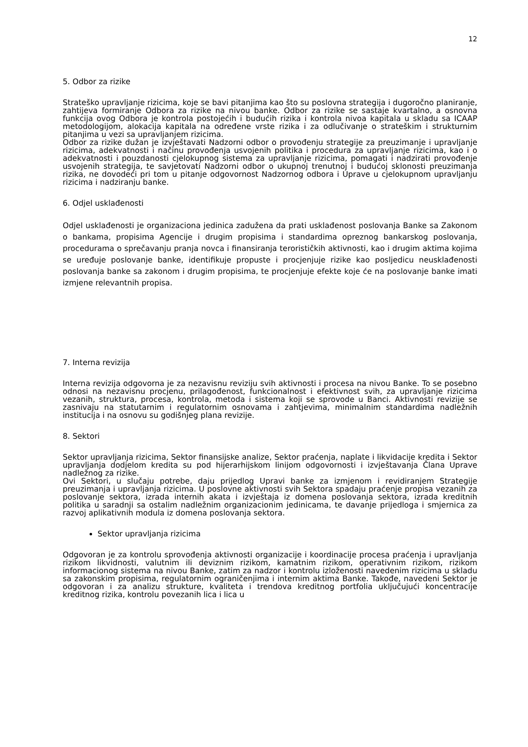12
5. Odbor za rizike
Strateško upravljanje rizicima, koje se bavi pitanjima kao što su poslovna strategija i dugoročno planiranje, zahtijeva formiranje Odbora za rizike na nivou banke. Odbor za rizike se sastaje kvartalno, a osnovna funkcija ovog Odbora je kontrola postojećih i budućih rizika i kontrola nivoa kapitala u skladu sa ICAAP metodologijom, alokacija kapitala na određene vrste rizika i za odlučivanje o strateškim i strukturnim pitanjima u vezi sa upravljanjem rizicima.
Odbor za rizike dužan je izvještavati Nadzorni odbor o provođenju strategije za preuzimanje i upravljanje rizicima, adekvatnosti i načinu provođenja usvojenih politika i procedura za upravljanje rizicima, kao i o adekvatnosti i pouzdanosti cjelokupnog sistema za upravljanje rizicima, pomagati i nadzirati provođenje usvojenih strategija, te savjetovati Nadzorni odbor o ukupnoj trenutnoj i budućoj sklonosti preuzimanja rizika, ne dovodeći pri tom u pitanje odgovornost Nadzornog odbora i Uprave u cjelokupnom upravljanju rizicima i nadziranju banke.
6. Odjel usklađenosti
Odjel usklađenosti je organizaciona jedinica zadužena da prati usklađenost poslovanja Banke sa Zakonom o bankama, propisima Agencije i drugim propisima i standardima opreznog bankarskog poslovanja, procedurama o sprečavanju pranja novca i finansiranja terorističkih aktivnosti, kao i drugim aktima kojima se uređuje poslovanje banke, identifikuje propuste i procjenjuje rizike kao posljedicu neusklađenosti poslovanja banke sa zakonom i drugim propisima, te procjenjuje efekte koje će na poslovanje banke imati izmjene relevantnih propisa.
7. Interna revizija
Interna revizija odgovorna je za nezavisnu reviziju svih aktivnosti i procesa na nivou Banke. To se posebno odnosi na nezavisnu procjenu, prilagođenost, funkcionalnost i efektivnost svih, za upravljanje rizicima vezanih, struktura, procesa, kontrola, metoda i sistema koji se sprovode u Banci. Aktivnosti revizije se zasnivaju na statutarnim i regulatornim osnovama i zahtjevima, minimalnim standardima nadležnih institucija i na osnovu su godišnjeg plana revizije.
8. Sektori
Sektor upravljanja rizicima, Sektor finansijske analize, Sektor praćenja, naplate i likvidacije kredita i Sektor upravljanja dodjelom kredita su pod hijerarhijskom linijom odgovornosti i izvještavanja Člana Uprave nadležnog za rizike.
Ovi Sektori, u slučaju potrebe, daju prijedlog Upravi banke za izmjenom i revidiranjem Strategije preuzimanja i upravljanja rizicima. U poslovne aktivnosti svih Sektora spadaju praćenje propisa vezanih za poslovanje sektora, izrada internih akata i izvještaja iz domena poslovanja sektora, izrada kreditnih politika u saradnji sa ostalim nadležnim organizacionim jedinicama, te davanje prijedloga i smjernica za razvoj aplikativnih modula iz domena poslovanja sektora.
Sektor upravljanja rizicima
Odgovoran je za kontrolu sprovođenja aktivnosti organizacije i koordinacije procesa praćenja i upravljanja rizikom likvidnosti, valutnim ili deviznim rizikom, kamatnim rizikom, operativnim rizikom, rizikom informacionog sistema na nivou Banke, zatim za nadzor i kontrolu izloženosti navedenim rizicima u skladu sa zakonskim propisima, regulatornim ograničenjima i internim aktima Banke. Takođe, navedeni Sektor je odgovoran i za analizu strukture, kvaliteta i trendova kreditnog portfolia uključujući koncentracije kreditnog rizika, kontrolu povezanih lica i lica u